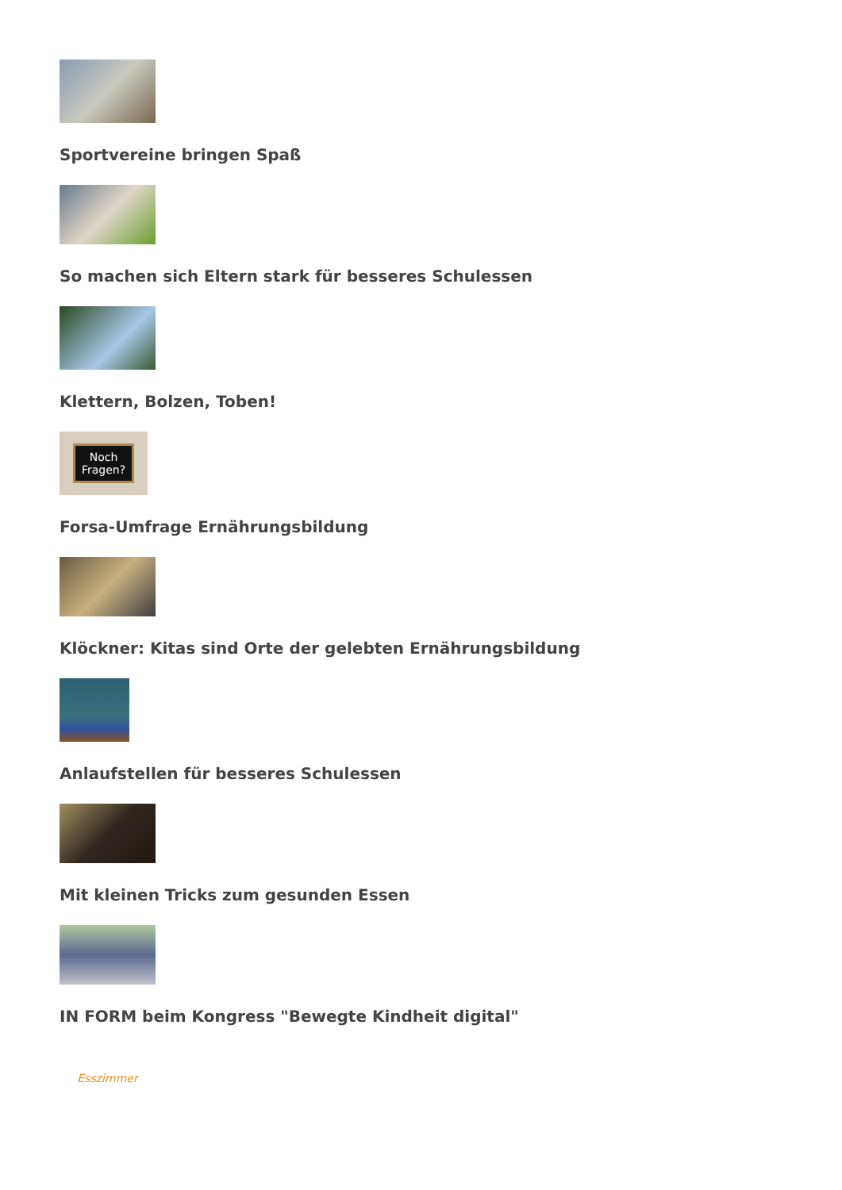Sportvereine bringen Spaß
So machen sich Eltern stark für besseres Schulessen
Klettern, Bolzen, Toben!
Noch
Fragen?
Forsa-Umfrage Ernährungsbildung
Klöckner: Kitas sind Orte der gelebten Ernährungsbildung
Anlaufstellen für besseres Schulessen
Mit kleinen Tricks zum gesunden Essen
IN FORM beim Kongress "Bewegte Kindheit digital"
Esszimmer